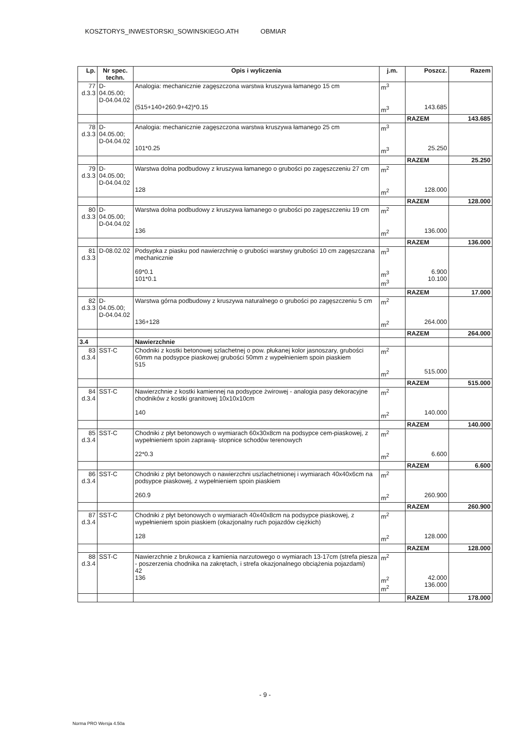KOSZTORYS_INWESTORSKI_SOWINSKIEGO.ATH OBMIAR
| Lp. | Nr spec. techn. | Opis i wyliczenia | j.m. | Poszcz. | Razem |
| --- | --- | --- | --- | --- | --- |
| 77 d.3.3 | D-04.05.00; D-04.04.02 | Analogia: mechanicznie zagęszczona warstwa kruszywa łamanego 15 cm (515+140+260.9+42)*0.15 | m<sup>3</sup> m<sup>3</sup> | 143.685 | |
| | | | | RAZEM | 143.685 |
| 78 d.3.3 | D-04.05.00; D-04.04.02 | Analogia: mechanicznie zagęszczona warstwa kruszywa łamanego 25 cm 101*0.25 | m<sup>3</sup> m<sup>3</sup> | 25.250 | |
| | | | | RAZEM | 25.250 |
| 79 d.3.3 | D-04.05.00; D-04.04.02 | Warstwa dolna podbudowy z kruszywa łamanego o grubości po zagęszczeniu 27 cm 128 | m<sup>2</sup> m<sup>2</sup> | 128.000 | |
| | | | | RAZEM | 128.000 |
| 80 d.3.3 | D-04.05.00; D-04.04.02 | Warstwa dolna podbudowy z kruszywa łamanego o grubości po zagęszczeniu 19 cm 136 | m<sup>2</sup> m<sup>2</sup> | 136.000 | |
| | | | | RAZEM | 136.000 |
| 81 d.3.3 | D-08.02.02 | Podsypka z piasku pod nawierzchnię o grubości warstwy grubości 10 cm zagęszczana mechanicznie 69*0.1 101*0.1 | m<sup>3</sup> m<sup>3</sup> m<sup>3</sup> | 6.900 10.100 | |
| | | | | RAZEM | 17.000 |
| 82 d.3.3 | D-04.05.00; D-04.04.02 | Warstwa górna podbudowy z kruszywa naturalnego o grubości po zagęszczeniu 5 cm 136+128 | m<sup>2</sup> m<sup>2</sup> | 264.000 | |
| | | | | RAZEM | 264.000 |
| 3.4 | | Nawierzchnie | | | |
| 83 d.3.4 | SST-C | Chodniki z kostki betonowej szlachetnej o pow. płukanej kolor jasnoszary, grubości 60mm na podsypce piaskowej grubości 50mm z wypełnieniem spoin piaskiem 515 | m<sup>2</sup> m<sup>2</sup> | 515.000 | |
| | | | | RAZEM | 515.000 |
| 84 d.3.4 | SST-C | Nawierzchnie z kostki kamiennej na podsypce żwirowej - analogia pasy dekoracyjne chodników z kostki granitowej 10x10x10cm 140 | m<sup>2</sup> m<sup>2</sup> | 140.000 | |
| | | | | RAZEM | 140.000 |
| 85 d.3.4 | SST-C | Chodniki z płyt betonowych o wymiarach 60x30x8cm na podsypce cem-piaskowej, z wypełnieniem spoin zaprawą- stopnice schodów terenowych 22*0.3 | m<sup>2</sup> m<sup>2</sup> | 6.600 | |
| | | | | RAZEM | 6.600 |
| 86 d.3.4 | SST-C | Chodniki z płyt betonowych o nawierzchni uszlachetnionej i wymiarach 40x40x6cm na podsypce piaskowej, z wypełnieniem spoin piaskiem 260.9 | m<sup>2</sup> m<sup>2</sup> | 260.900 | |
| | | | | RAZEM | 260.900 |
| 87 d.3.4 | SST-C | Chodniki z płyt betonowych o wymiarach 40x40x8cm na podsypce piaskowej, z wypełnieniem spoin piaskiem (okazjonalny ruch pojazdów ciężkich) 128 | m<sup>2</sup> m<sup>2</sup> | 128.000 | |
| | | | | RAZEM | 128.000 |
| 88 d.3.4 | SST-C | Nawierzchnie z brukowca z kamienia narzutowego o wymiarach 13-17cm (strefa piesza - poszerzenia chodnika na zakrętach, i strefa okazjonalnego obciążenia pojazdami) 42 136 | m<sup>2</sup> m<sup>2</sup> m<sup>2</sup> | 42.000 136.000 | |
| | | | | RAZEM | 178.000 |
- 9 -
Norma PRO Wersja 4.50a